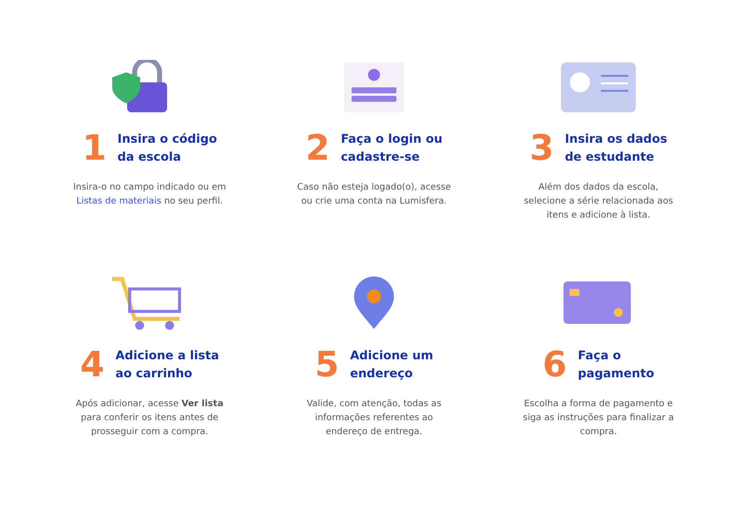1
Insira o código
da escola
Insira-o no campo indicado ou em Listas de materiais no seu perfil.
2
Faça o login ou
cadastre-se
Caso não esteja logado(o), acesse ou crie uma conta na Lumisfera.
3
Insira os dados
de estudante
Além dos dados da escola, selecione a série relacionada aos itens e adicione à lista.
4
Adicione a lista
ao carrinho
Após adicionar, acesse Ver lista para conferir os itens antes de prosseguir com a compra.
5
Adicione um
endereço
Valide, com atenção, todas as informações referentes ao endereço de entrega.
6
Faça o
pagamento
Escolha a forma de pagamento e siga as instruções para finalizar a compra.